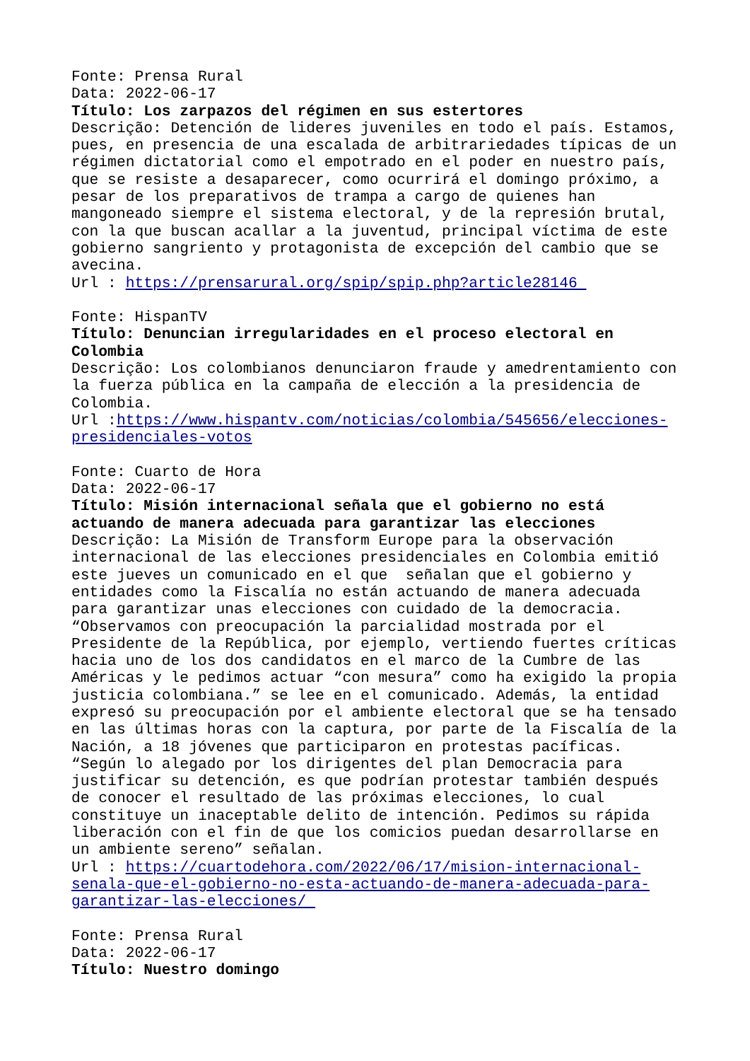Fonte: Prensa Rural Data: 2022-06-17 Título: Los zarpazos del régimen en sus estertores Descrição: Detención de lideres juveniles en todo el país. Estamos, pues, en presencia de una escalada de arbitrariedades típicas de un régimen dictatorial como el empotrado en el poder en nuestro país, que se resiste a desaparecer, como ocurrirá el domingo próximo, a pesar de los preparativos de trampa a cargo de quienes han mangoneado siempre el sistema electoral, y de la represión brutal, con la que buscan acallar a la juventud, principal víctima de este gobierno sangriento y protagonista de excepción del cambio que se avecina. Url : https://prensarural.org/spip/spip.php?article28146 Fonte: HispanTV Título: Denuncian irregularidades en el proceso electoral en Colombia Descrição: Los colombianos denunciaron fraude y amedrentamiento con la fuerza pública en la campaña de elección a la presidencia de Colombia. Url :https://www.hispantv.com/noticias/colombia/545656/elecciones-presidenciales-votos Fonte: Cuarto de Hora Data: 2022-06-17 Título: Misión internacional señala que el gobierno no está actuando de manera adecuada para garantizar las elecciones Descrição: La Misión de Transform Europe para la observación internacional de las elecciones presidenciales en Colombia emitió este jueves un comunicado en el que señalan que el gobierno y entidades como la Fiscalía no están actuando de manera adecuada para garantizar unas elecciones con cuidado de la democracia. “Observamos con preocupación la parcialidad mostrada por el Presidente de la República, por ejemplo, vertiendo fuertes críticas hacia uno de los dos candidatos en el marco de la Cumbre de las Américas y le pedimos actuar “con mesura” como ha exigido la propia justicia colombiana.” se lee en el comunicado. Además, la entidad expresó su preocupación por el ambiente electoral que se ha tensado en las últimas horas con la captura, por parte de la Fiscalía de la Nación, a 18 jóvenes que participaron en protestas pacíficas. “Según lo alegado por los dirigentes del plan Democracia para justificar su detención, es que podrían protestar también después de conocer el resultado de las próximas elecciones, lo cual constituye un inaceptable delito de intención. Pedimos su rápida liberación con el fin de que los comicios puedan desarrollarse en un ambiente sereno” señalan. Url : https://cuartodehora.com/2022/06/17/mision-internacional-senala-que-el-gobierno-no-esta-actuando-de-manera-adecuada-para-garantizar-las-elecciones/ Fonte: Prensa Rural Data: 2022-06-17 Título: Nuestro domingo